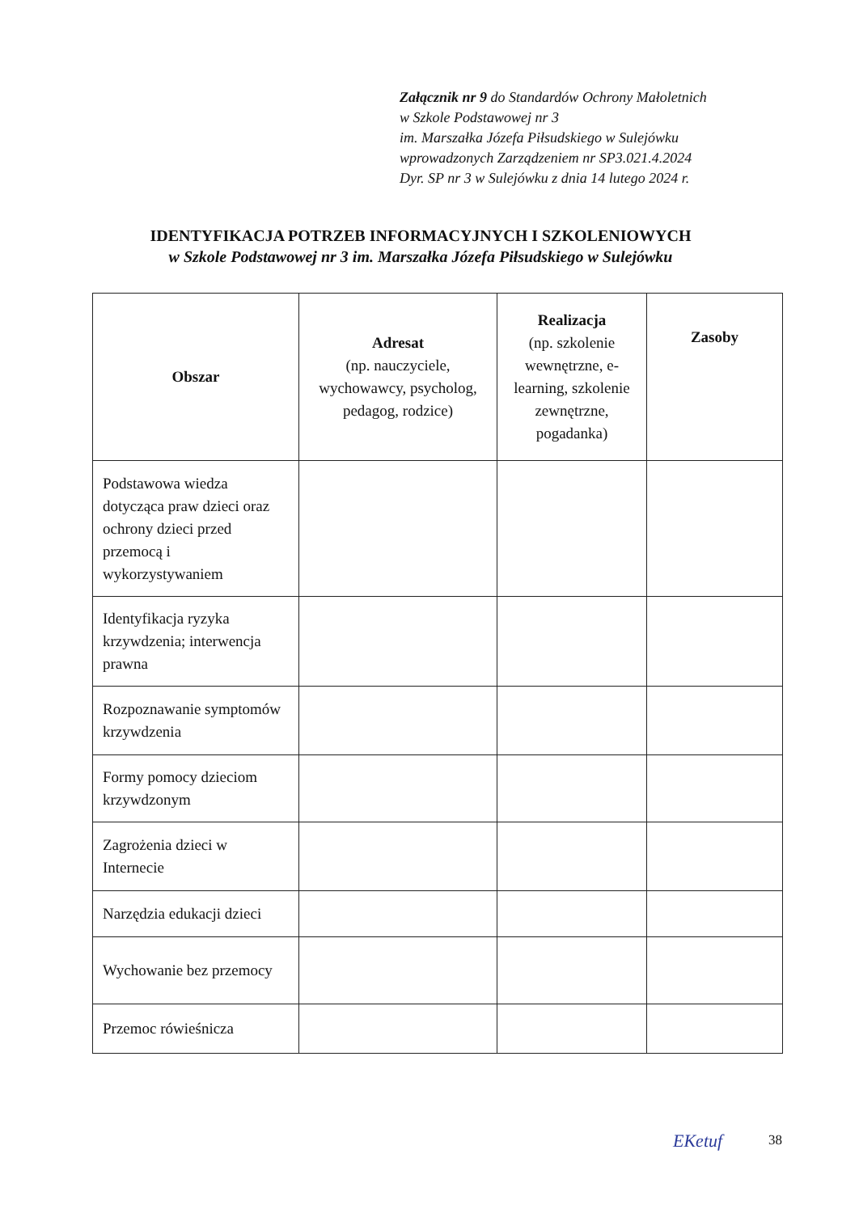Załącznik nr 9 do Standardów Ochrony Małoletnich
w Szkole Podstawowej nr 3
im. Marszałka Józefa Piłsudskiego w Sulejówku
wprowadzonych Zarządzeniem nr SP3.021.4.2024
Dyr. SP nr 3 w Sulejówku z dnia 14 lutego 2024 r.
IDENTYFIKACJA POTRZEB INFORMACYJNYCH I SZKOLENIOWYCH
w Szkole Podstawowej nr 3 im. Marszałka Józefa Piłsudskiego w Sulejówku
| Obszar | Adresat (np. nauczyciele, wychowawcy, psycholog, pedagog, rodzice) | Realizacja (np. szkolenie wewnętrzne, e-learning, szkolenie zewnętrzne, pogadanka) | Zasoby |
| --- | --- | --- | --- |
| Podstawowa wiedza dotycząca praw dzieci oraz ochrony dzieci przed przemocą i wykorzystywaniem | | | |
| Identyfikacja ryzyka krzywdzenia; interwencja prawna | | | |
| Rozpoznawanie symptomów krzywdzenia | | | |
| Formy pomocy dzieciom krzywdzonym | | | |
| Zagrożenia dzieci w Internecie | | | |
| Narzędzia edukacji dzieci | | | |
| Wychowanie bez przemocy | | | |
| Przemoc rówieśnicza | | | |
EKetuf 38